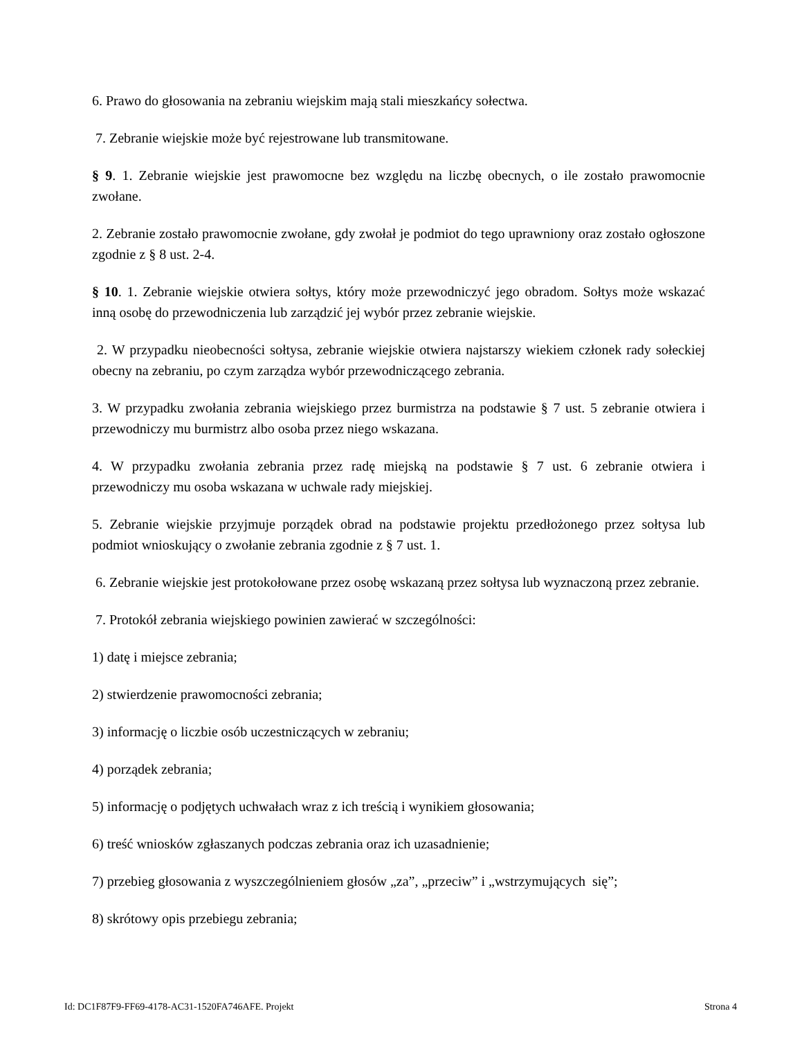6. Prawo do głosowania na zebraniu wiejskim mają stali mieszkańcy sołectwa.
7. Zebranie wiejskie może być rejestrowane lub transmitowane.
§ 9. 1. Zebranie wiejskie jest prawomocne bez względu na liczbę obecnych, o ile zostało prawomocnie zwołane.
2. Zebranie zostało prawomocnie zwołane, gdy zwołał je podmiot do tego uprawniony oraz zostało ogłoszone zgodnie z § 8 ust. 2-4.
§ 10. 1. Zebranie wiejskie otwiera sołtys, który może przewodniczyć jego obradom. Sołtys może wskazać inną osobę do przewodniczenia lub zarządzić jej wybór przez zebranie wiejskie.
2. W przypadku nieobecności sołtysa, zebranie wiejskie otwiera najstarszy wiekiem członek rady sołeckiej obecny na zebraniu, po czym zarządza wybór przewodniczącego zebrania.
3. W przypadku zwołania zebrania wiejskiego przez burmistrza na podstawie § 7 ust. 5 zebranie otwiera i przewodniczy mu burmistrz albo osoba przez niego wskazana.
4. W przypadku zwołania zebrania przez radę miejską na podstawie § 7 ust. 6 zebranie otwiera i przewodniczy mu osoba wskazana w uchwale rady miejskiej.
5. Zebranie wiejskie przyjmuje porządek obrad na podstawie projektu przedłożonego przez sołtysa lub podmiot wnioskujący o zwołanie zebrania zgodnie z § 7 ust. 1.
6. Zebranie wiejskie jest protokołowane przez osobę wskazaną przez sołtysa lub wyznaczoną przez zebranie.
7. Protokół zebrania wiejskiego powinien zawierać w szczególności:
1) datę i miejsce zebrania;
2) stwierdzenie prawomocności zebrania;
3) informację o liczbie osób uczestniczących w zebraniu;
4) porządek zebrania;
5) informację o podjętych uchwałach wraz z ich treścią i wynikiem głosowania;
6) treść wniosków zgłaszanych podczas zebrania oraz ich uzasadnienie;
7) przebieg głosowania z wyszczególnieniem głosów „za”, „przeciw” i „wstrzymujących się”;
8) skrótowy opis przebiegu zebrania;
Id: DC1F87F9-FF69-4178-AC31-1520FA746AFE. Projekt Strona 4